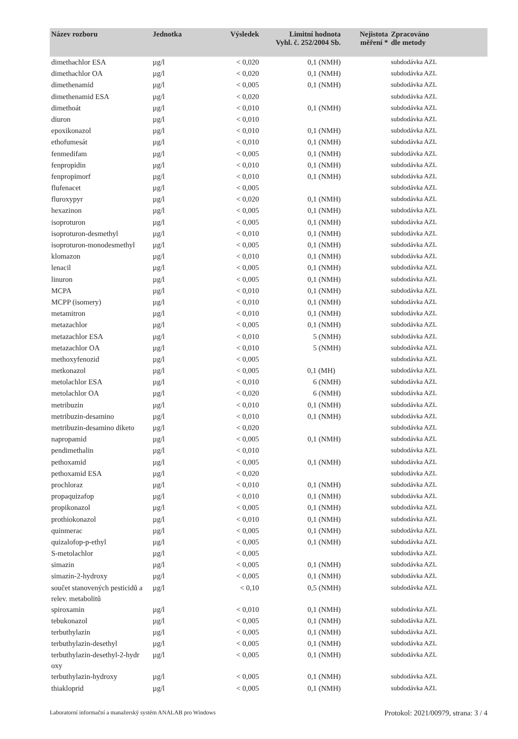| Název rozboru | Jednotka | Výsledek | Limitní hodnota Vyhl. č. 252/2004 Sb. | Nejistota měření * | Zpracováno dle metody |
| --- | --- | --- | --- | --- | --- |
| dimethachlor ESA | µg/l | < 0,020 | 0,1 (NMH) | | subdodávka AZL |
| dimethachlor OA | µg/l | < 0,020 | 0,1 (NMH) | | subdodávka AZL |
| dimethenamid | µg/l | < 0,005 | 0,1 (NMH) | | subdodávka AZL |
| dimethenamid ESA | µg/l | < 0,020 | | | subdodávka AZL |
| dimethoát | µg/l | < 0,010 | 0,1 (NMH) | | subdodávka AZL |
| diuron | µg/l | < 0,010 | | | subdodávka AZL |
| epoxikonazol | µg/l | < 0,010 | 0,1 (NMH) | | subdodávka AZL |
| ethofumesát | µg/l | < 0,010 | 0,1 (NMH) | | subdodávka AZL |
| fenmedifam | µg/l | < 0,005 | 0,1 (NMH) | | subdodávka AZL |
| fenpropidin | µg/l | < 0,010 | 0,1 (NMH) | | subdodávka AZL |
| fenpropimorf | µg/l | < 0,010 | 0,1 (NMH) | | subdodávka AZL |
| flufenacet | µg/l | < 0,005 | | | subdodávka AZL |
| fluroxypyr | µg/l | < 0,020 | 0,1 (NMH) | | subdodávka AZL |
| hexazinon | µg/l | < 0,005 | 0,1 (NMH) | | subdodávka AZL |
| isoproturon | µg/l | < 0,005 | 0,1 (NMH) | | subdodávka AZL |
| isoproturon-desmethyl | µg/l | < 0,010 | 0,1 (NMH) | | subdodávka AZL |
| isoproturon-monodesmethyl | µg/l | < 0,005 | 0,1 (NMH) | | subdodávka AZL |
| klomazon | µg/l | < 0,010 | 0,1 (NMH) | | subdodávka AZL |
| lenacil | µg/l | < 0,005 | 0,1 (NMH) | | subdodávka AZL |
| linuron | µg/l | < 0,005 | 0,1 (NMH) | | subdodávka AZL |
| MCPA | µg/l | < 0,010 | 0,1 (NMH) | | subdodávka AZL |
| MCPP (isomery) | µg/l | < 0,010 | 0,1 (NMH) | | subdodávka AZL |
| metamitron | µg/l | < 0,010 | 0,1 (NMH) | | subdodávka AZL |
| metazachlor | µg/l | < 0,005 | 0,1 (NMH) | | subdodávka AZL |
| metazachlor ESA | µg/l | < 0,010 | 5 (NMH) | | subdodávka AZL |
| metazachlor OA | µg/l | < 0,010 | 5 (NMH) | | subdodávka AZL |
| methoxyfenozid | µg/l | < 0,005 | | | subdodávka AZL |
| metkonazol | µg/l | < 0,005 | 0,1 (MH) | | subdodávka AZL |
| metolachlor ESA | µg/l | < 0,010 | 6 (NMH) | | subdodávka AZL |
| metolachlor OA | µg/l | < 0,020 | 6 (NMH) | | subdodávka AZL |
| metribuzin | µg/l | < 0,010 | 0,1 (NMH) | | subdodávka AZL |
| metribuzin-desamino | µg/l | < 0,010 | 0,1 (NMH) | | subdodávka AZL |
| metribuzin-desamino diketo | µg/l | < 0,020 | | | subdodávka AZL |
| napropamid | µg/l | < 0,005 | 0,1 (NMH) | | subdodávka AZL |
| pendimethalin | µg/l | < 0,010 | | | subdodávka AZL |
| pethoxamid | µg/l | < 0,005 | 0,1 (NMH) | | subdodávka AZL |
| pethoxamid ESA | µg/l | < 0,020 | | | subdodávka AZL |
| prochloraz | µg/l | < 0,010 | 0,1 (NMH) | | subdodávka AZL |
| propaquizafop | µg/l | < 0,010 | 0,1 (NMH) | | subdodávka AZL |
| propikonazol | µg/l | < 0,005 | 0,1 (NMH) | | subdodávka AZL |
| prothiokonazol | µg/l | < 0,010 | 0,1 (NMH) | | subdodávka AZL |
| quinmerac | µg/l | < 0,005 | 0,1 (NMH) | | subdodávka AZL |
| quizalofop-p-ethyl | µg/l | < 0,005 | 0,1 (NMH) | | subdodávka AZL |
| S-metolachlor | µg/l | < 0,005 | | | subdodávka AZL |
| simazin | µg/l | < 0,005 | 0,1 (NMH) | | subdodávka AZL |
| simazin-2-hydroxy | µg/l | < 0,005 | 0,1 (NMH) | | subdodávka AZL |
| součet stanovených pesticidů a relev. metabolitů | µg/l | < 0,10 | 0,5 (NMH) | | subdodávka AZL |
| spiroxamin | µg/l | < 0,010 | 0,1 (NMH) | | subdodávka AZL |
| tebukonazol | µg/l | < 0,005 | 0,1 (NMH) | | subdodávka AZL |
| terbuthylazin | µg/l | < 0,005 | 0,1 (NMH) | | subdodávka AZL |
| terbuthylazin-desethyl | µg/l | < 0,005 | 0,1 (NMH) | | subdodávka AZL |
| terbuthylazin-desethyl-2-hydr oxy | µg/l | < 0,005 | 0,1 (NMH) | | subdodávka AZL |
| terbuthylazin-hydroxy | µg/l | < 0,005 | 0,1 (NMH) | | subdodávka AZL |
| thiakloprid | µg/l | < 0,005 | 0,1 (NMH) | | subdodávka AZL |
Laboratorní informační a manažerský systém ANALAB pro Windows Protokol: 2021/00979, strana: 3 / 4